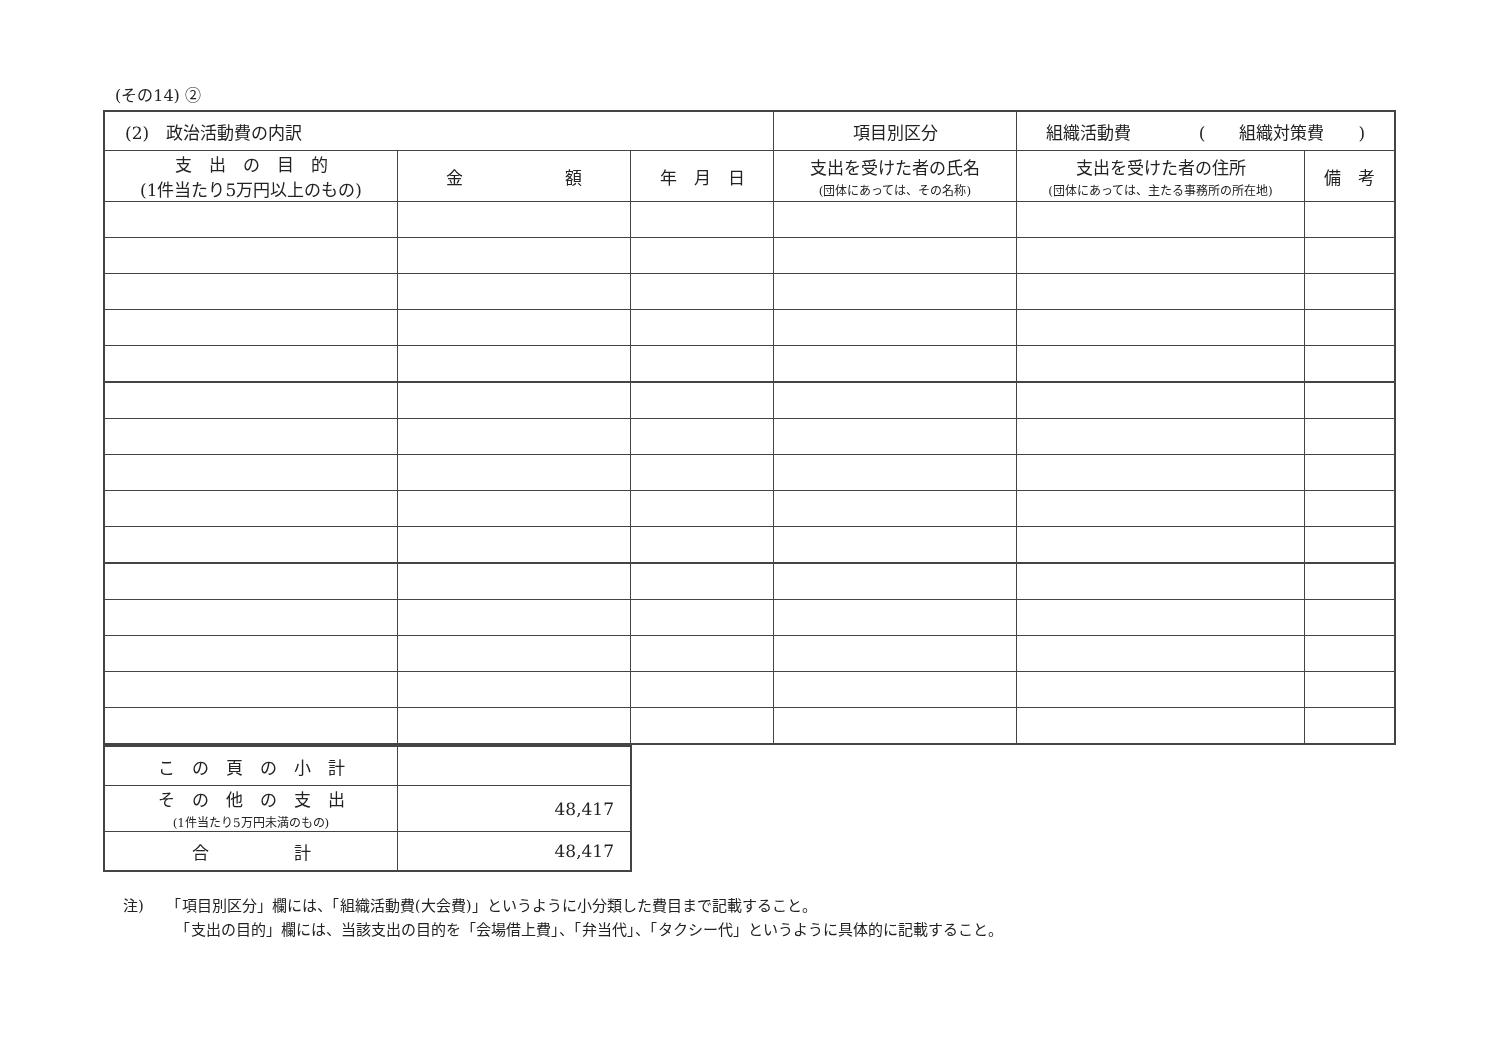(その14) ②
| (2) 政治活動費の内訳 | | | 項目別区分 | 組織活動費 ( 組織対策費 ) | |
| 支 出 の 目 的 (1件当たり5万円以上のもの) | 金 額 | 年 月 日 | 支出を受けた者の氏名 (団体にあっては、その名称) | 支出を受けた者の住所 (団体にあっては、主たる事務所の所在地) | 備 考 |
| こ の 頁 の 小 計 | |
| そ の 他 の 支 出 (1件当たり5万円未満のもの) | 48,417 |
| 合 計 | 48,417 |
注)　　「項目別区分」欄には、「組織活動費(大会費)」というように小分類した費目まで記載すること。
　　　　「支出の目的」欄には、当該支出の目的を「会場借上費」、「弁当代」、「タクシー代」というように具体的に記載すること。